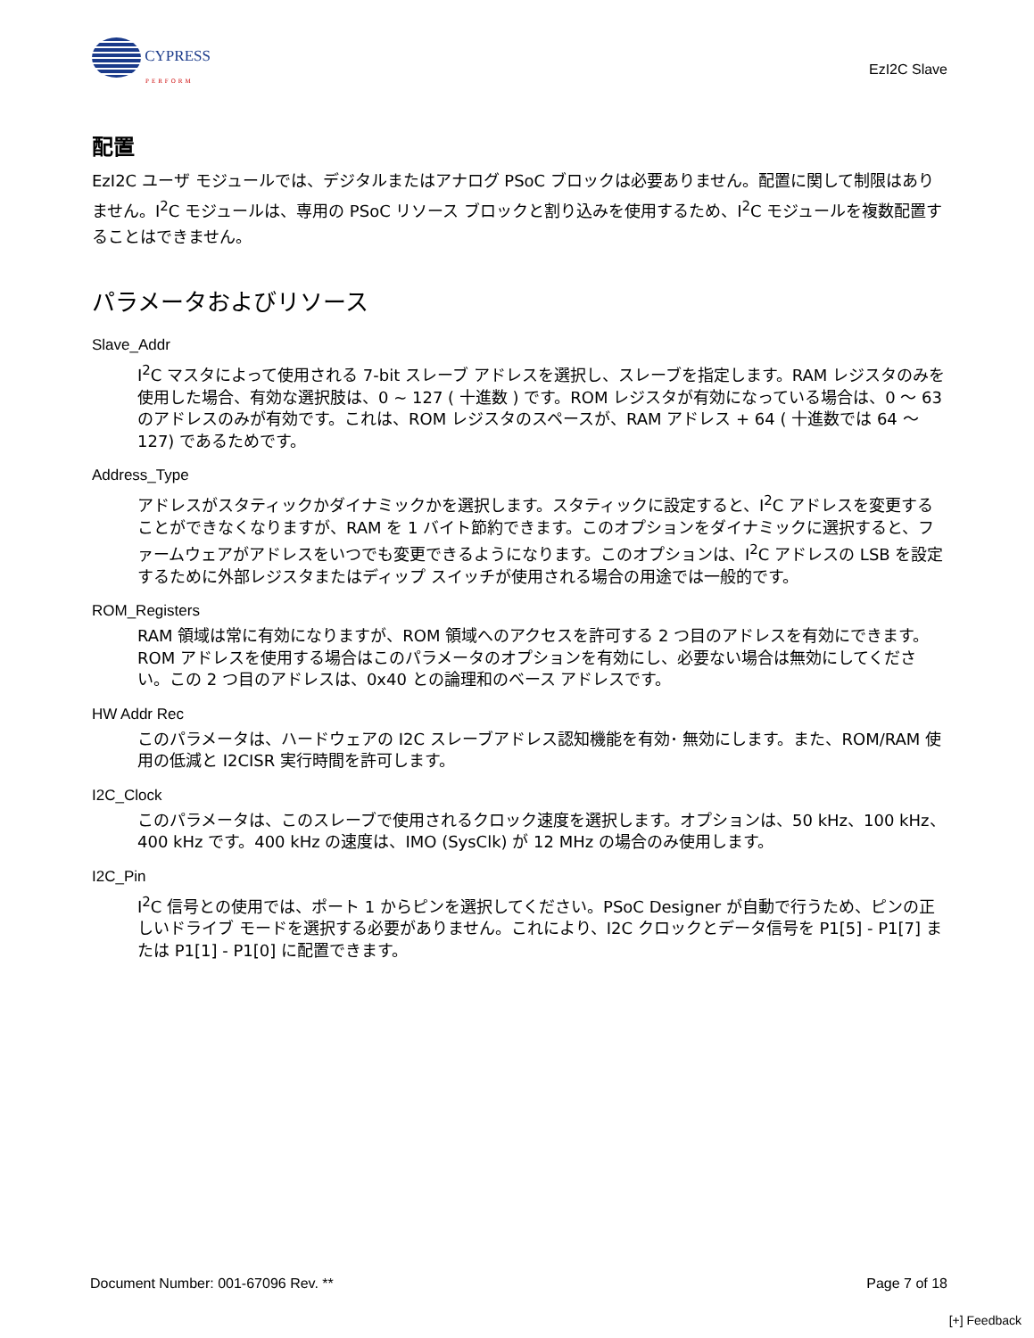CYPRESS
PERFORM
EzI2C Slave
配置
EzI2C ユーザ モジュールでは、デジタルまたはアナログ PSoC ブロックは必要ありません。配置に関して制限はありません。I<sup>2</sup>C モジュールは、専用の PSoC リソース ブロックと割り込みを使用するため、I<sup>2</sup>C モジュールを複数配置することはできません。
パラメータおよびリソース
Slave_Addr
I<sup>2</sup>C マスタによって使用される 7-bit スレーブ アドレスを選択し、スレーブを指定します。RAM レジスタのみを使用した場合、有効な選択肢は、0 ~ 127 ( 十進数 ) です。ROM レジスタが有効になっている場合は、0 〜 63 のアドレスのみが有効です。これは、ROM レジスタのスペースが、RAM アドレス + 64 ( 十進数では 64 〜 127) であるためです。
Address_Type
アドレスがスタティックかダイナミックかを選択します。スタティックに設定すると、I<sup>2</sup>C アドレスを変更することができなくなりますが、RAM を 1 バイト節約できます。このオプションをダイナミックに選択すると、ファームウェアがアドレスをいつでも変更できるようになります。このオプションは、I<sup>2</sup>C アドレスの LSB を設定するために外部レジスタまたはディップ スイッチが使用される場合の用途では一般的です。
ROM_Registers
RAM 領域は常に有効になりますが、ROM 領域へのアクセスを許可する 2 つ目のアドレスを有効にできます。ROM アドレスを使用する場合はこのパラメータのオプションを有効にし、必要ない場合は無効にしてください。この 2 つ目のアドレスは、0x40 との論理和のベース アドレスです。
HW Addr Rec
このパラメータは、ハードウェアの I2C スレーブアドレス認知機能を有効･ 無効にします。また、ROM/RAM 使用の低減と I2CISR 実行時間を許可します。
I2C_Clock
このパラメータは、このスレーブで使用されるクロック速度を選択します。オプションは、50 kHz、100 kHz、400 kHz です。400 kHz の速度は、IMO (SysClk) が 12 MHz の場合のみ使用します。
I2C_Pin
I<sup>2</sup>C 信号との使用では、ポート 1 からピンを選択してください。PSoC Designer が自動で行うため、ピンの正しいドライブ モードを選択する必要がありません。これにより、I2C クロックとデータ信号を P1[5] - P1[7] または P1[1] - P1[0] に配置できます。
Document Number: 001-67096 Rev. ** Page 7 of 18
[+] Feedback